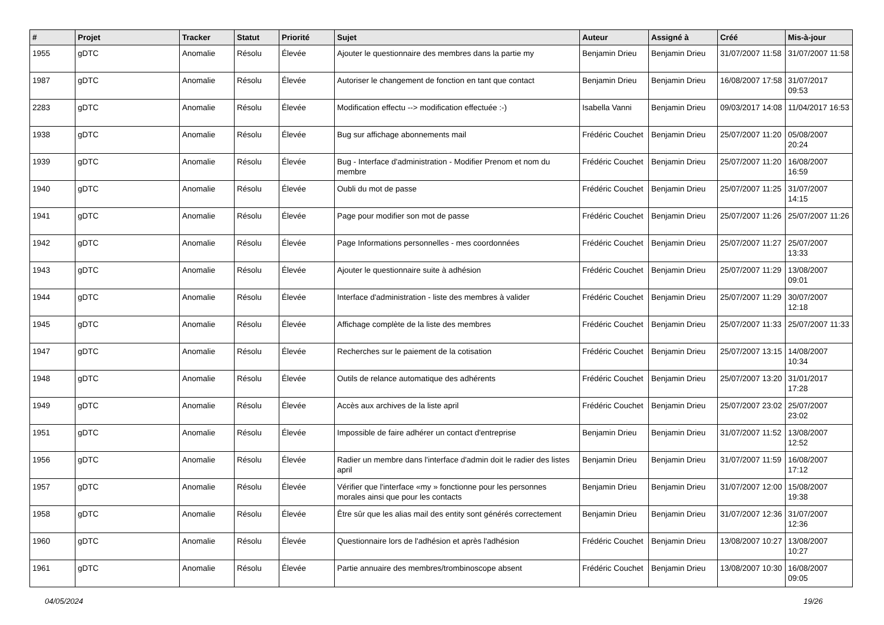| # | Projet | Tracker | Statut | Priorité | Sujet | Auteur | Assigné à | Créé | Mis-à-jour |
| --- | --- | --- | --- | --- | --- | --- | --- | --- | --- |
| 1955 | gDTC | Anomalie | Résolu | Élevée | Ajouter le questionnaire des membres dans la partie my | Benjamin Drieu | Benjamin Drieu | 31/07/2007 11:58 | 31/07/2007 11:58 |
| 1987 | gDTC | Anomalie | Résolu | Élevée | Autoriser le changement de fonction en tant que contact | Benjamin Drieu | Benjamin Drieu | 16/08/2007 17:58 | 31/07/2017 09:53 |
| 2283 | gDTC | Anomalie | Résolu | Élevée | Modification effectu --> modification effectuée :-) | Isabella Vanni | Benjamin Drieu | 09/03/2017 14:08 | 11/04/2017 16:53 |
| 1938 | gDTC | Anomalie | Résolu | Élevée | Bug sur affichage abonnements mail | Frédéric Couchet | Benjamin Drieu | 25/07/2007 11:20 | 05/08/2007 20:24 |
| 1939 | gDTC | Anomalie | Résolu | Élevée | Bug - Interface d'administration - Modifier Prenom et nom du membre | Frédéric Couchet | Benjamin Drieu | 25/07/2007 11:20 | 16/08/2007 16:59 |
| 1940 | gDTC | Anomalie | Résolu | Élevée | Oubli du mot de passe | Frédéric Couchet | Benjamin Drieu | 25/07/2007 11:25 | 31/07/2007 14:15 |
| 1941 | gDTC | Anomalie | Résolu | Élevée | Page pour modifier son mot de passe | Frédéric Couchet | Benjamin Drieu | 25/07/2007 11:26 | 25/07/2007 11:26 |
| 1942 | gDTC | Anomalie | Résolu | Élevée | Page Informations personnelles - mes coordonnées | Frédéric Couchet | Benjamin Drieu | 25/07/2007 11:27 | 25/07/2007 13:33 |
| 1943 | gDTC | Anomalie | Résolu | Élevée | Ajouter le questionnaire suite à adhésion | Frédéric Couchet | Benjamin Drieu | 25/07/2007 11:29 | 13/08/2007 09:01 |
| 1944 | gDTC | Anomalie | Résolu | Élevée | Interface d'administration - liste des membres à valider | Frédéric Couchet | Benjamin Drieu | 25/07/2007 11:29 | 30/07/2007 12:18 |
| 1945 | gDTC | Anomalie | Résolu | Élevée | Affichage complète de la liste des membres | Frédéric Couchet | Benjamin Drieu | 25/07/2007 11:33 | 25/07/2007 11:33 |
| 1947 | gDTC | Anomalie | Résolu | Élevée | Recherches sur le paiement de la cotisation | Frédéric Couchet | Benjamin Drieu | 25/07/2007 13:15 | 14/08/2007 10:34 |
| 1948 | gDTC | Anomalie | Résolu | Élevée | Outils de relance automatique des adhérents | Frédéric Couchet | Benjamin Drieu | 25/07/2007 13:20 | 31/01/2017 17:28 |
| 1949 | gDTC | Anomalie | Résolu | Élevée | Accès aux archives de la liste april | Frédéric Couchet | Benjamin Drieu | 25/07/2007 23:02 | 25/07/2007 23:02 |
| 1951 | gDTC | Anomalie | Résolu | Élevée | Impossible de faire adhérer un contact d'entreprise | Benjamin Drieu | Benjamin Drieu | 31/07/2007 11:52 | 13/08/2007 12:52 |
| 1956 | gDTC | Anomalie | Résolu | Élevée | Radier un membre dans l'interface d'admin doit le radier des listes april | Benjamin Drieu | Benjamin Drieu | 31/07/2007 11:59 | 16/08/2007 17:12 |
| 1957 | gDTC | Anomalie | Résolu | Élevée | Vérifier que l'interface «my » fonctionne pour les personnes morales ainsi que pour les contacts | Benjamin Drieu | Benjamin Drieu | 31/07/2007 12:00 | 15/08/2007 19:38 |
| 1958 | gDTC | Anomalie | Résolu | Élevée | Être sûr que les alias mail des entity sont générés correctement | Benjamin Drieu | Benjamin Drieu | 31/07/2007 12:36 | 31/07/2007 12:36 |
| 1960 | gDTC | Anomalie | Résolu | Élevée | Questionnaire lors de l'adhésion et après l'adhésion | Frédéric Couchet | Benjamin Drieu | 13/08/2007 10:27 | 13/08/2007 10:27 |
| 1961 | gDTC | Anomalie | Résolu | Élevée | Partie annuaire des membres/trombinoscope absent | Frédéric Couchet | Benjamin Drieu | 13/08/2007 10:30 | 16/08/2007 09:05 |
04/05/2024 19/26